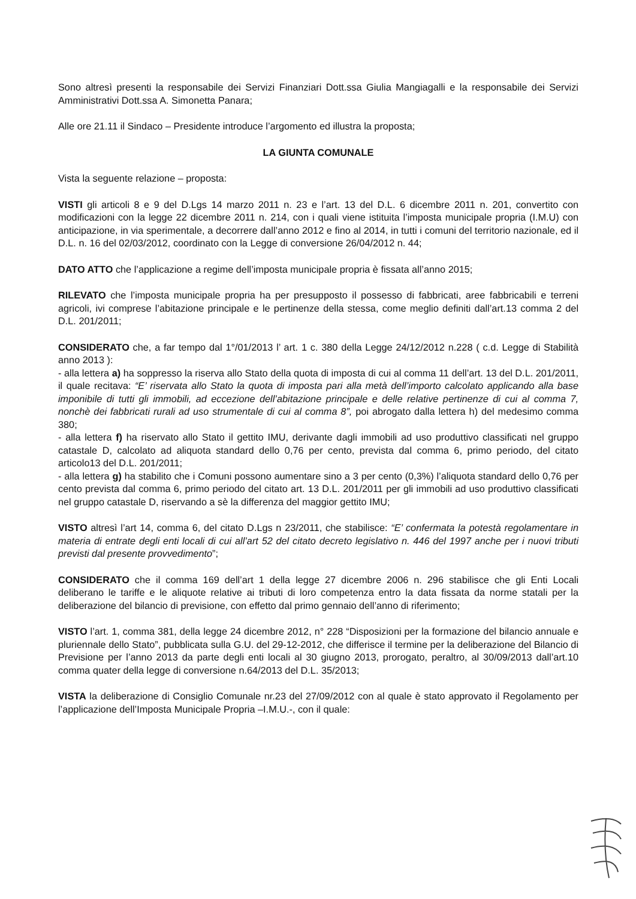Sono altresì presenti la responsabile dei Servizi Finanziari Dott.ssa Giulia Mangiagalli e la responsabile dei Servizi Amministrativi Dott.ssa A. Simonetta Panara;
Alle ore 21.11 il Sindaco – Presidente introduce l’argomento ed illustra la proposta;
LA GIUNTA COMUNALE
Vista la seguente relazione – proposta:
VISTI gli articoli 8 e 9 del D.Lgs 14 marzo 2011 n. 23 e l’art. 13 del D.L. 6 dicembre 2011 n. 201, convertito con modificazioni con la legge 22 dicembre 2011 n. 214, con i quali viene istituita l’imposta municipale propria (I.M.U) con anticipazione, in via sperimentale, a decorrere dall’anno 2012 e fino al 2014, in tutti i comuni del territorio nazionale, ed il D.L. n. 16 del 02/03/2012, coordinato con la Legge di conversione 26/04/2012 n. 44;
DATO ATTO che l’applicazione a regime dell’imposta municipale propria è fissata all’anno 2015;
RILEVATO che l’imposta municipale propria ha per presupposto il possesso di fabbricati, aree fabbricabili e terreni agricoli, ivi comprese l’abitazione principale e le pertinenze della stessa, come meglio definiti dall’art.13 comma 2 del D.L. 201/2011;
CONSIDERATO che, a far tempo dal 1°/01/2013 l’ art. 1 c. 380 della Legge 24/12/2012 n.228 ( c.d. Legge di Stabilità anno 2013 ):
- alla lettera a) ha soppresso la riserva allo Stato della quota di imposta di cui al comma 11 dell’art. 13 del D.L. 201/2011, il quale recitava: “E’ riservata allo Stato la quota di imposta pari alla metà dell’importo calcolato applicando alla base imponibile di tutti gli immobili, ad eccezione dell’abitazione principale e delle relative pertinenze di cui al comma 7, nonchè dei fabbricati rurali ad uso strumentale di cui al comma 8”, poi abrogato dalla lettera h) del medesimo comma 380;
- alla lettera f) ha riservato allo Stato il gettito IMU, derivante dagli immobili ad uso produttivo classificati nel gruppo catastale D, calcolato ad aliquota standard dello 0,76 per cento, prevista dal comma 6, primo periodo, del citato articolo13 del D.L. 201/2011;
- alla lettera g) ha stabilito che i Comuni possono aumentare sino a 3 per cento (0,3%) l’aliquota standard dello 0,76 per cento prevista dal comma 6, primo periodo del citato art. 13 D.L. 201/2011 per gli immobili ad uso produttivo classificati nel gruppo catastale D, riservando a sè la differenza del maggior gettito IMU;
VISTO altresì l’art 14, comma 6, del citato D.Lgs n 23/2011, che stabilisce: “E’ confermata la potestà regolamentare in materia di entrate degli enti locali di cui all’art 52 del citato decreto legislativo n. 446 del 1997 anche per i nuovi tributi previsti dal presente provvedimento”;
CONSIDERATO che il comma 169 dell’art 1 della legge 27 dicembre 2006 n. 296 stabilisce che gli Enti Locali deliberano le tariffe e le aliquote relative ai tributi di loro competenza entro la data fissata da norme statali per la deliberazione del bilancio di previsione, con effetto dal primo gennaio dell’anno di riferimento;
VISTO l’art. 1, comma 381, della legge 24 dicembre 2012, n° 228 “Disposizioni per la formazione del bilancio annuale e pluriennale dello Stato”, pubblicata sulla G.U. del 29-12-2012, che differisce il termine per la deliberazione del Bilancio di Previsione per l’anno 2013 da parte degli enti locali al 30 giugno 2013, prorogato, peraltro, al 30/09/2013 dall’art.10 comma quater della legge di conversione n.64/2013 del D.L. 35/2013;
VISTA la deliberazione di Consiglio Comunale nr.23 del 27/09/2012 con al quale è stato approvato il Regolamento per l’applicazione dell’Imposta Municipale Propria –I.M.U.-, con il quale: